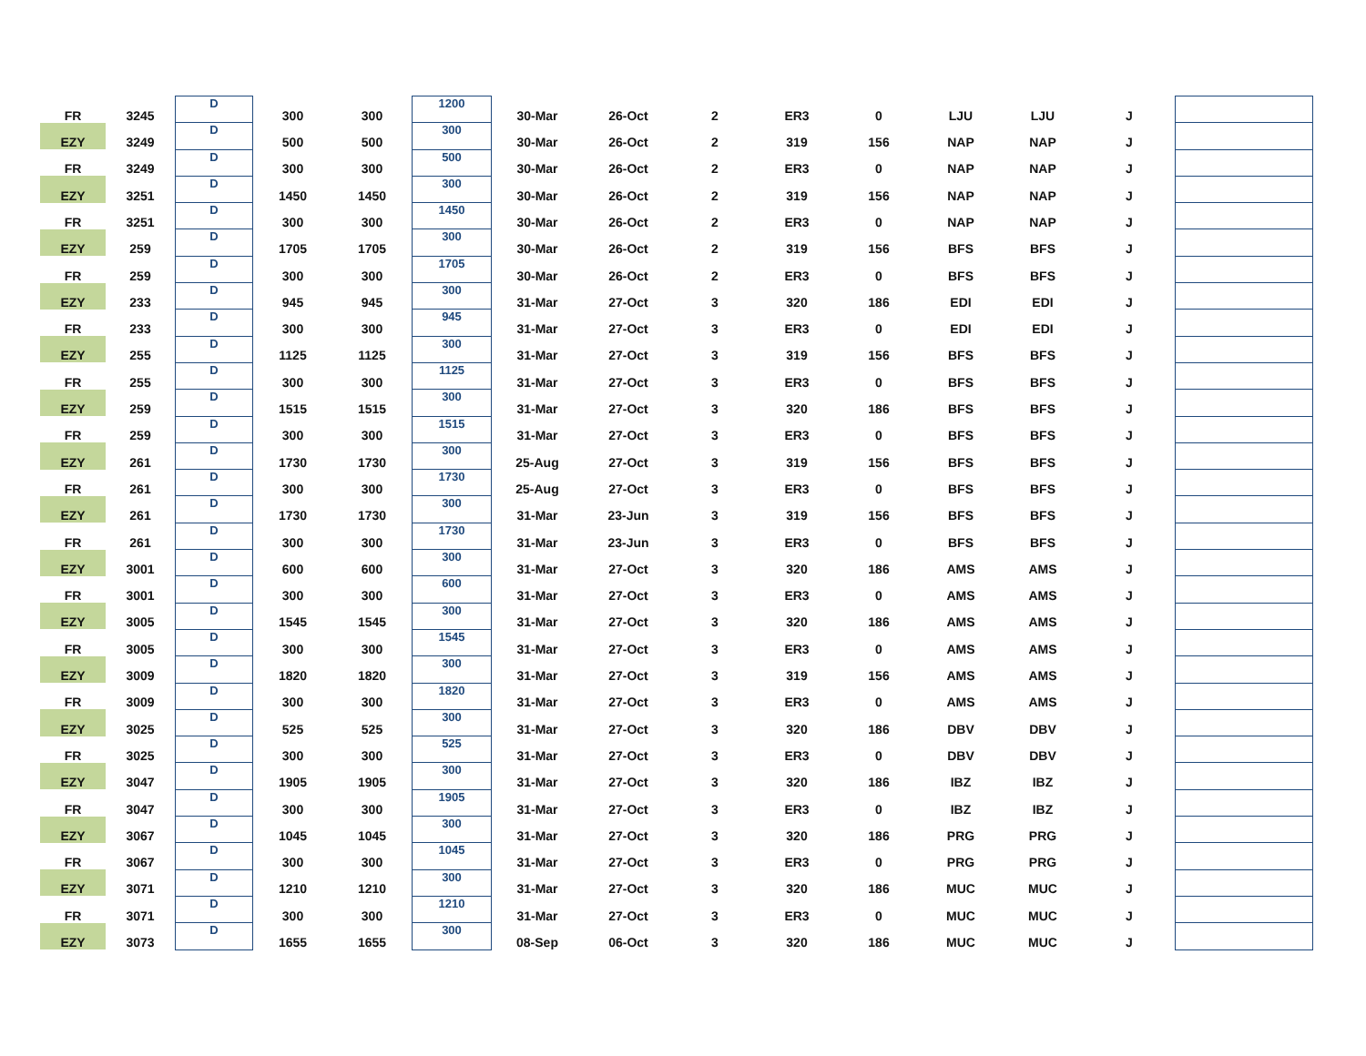| FR | 3245 | D | 300 | 300 | 1200 | 30-Mar | 26-Oct | 2 | ER3 | 0 | LJU | LJU | J | |
| EZY | 3249 | D | 500 | 500 | 300 | 30-Mar | 26-Oct | 2 | 319 | 156 | NAP | NAP | J | |
| FR | 3249 | D | 300 | 300 | 500 | 30-Mar | 26-Oct | 2 | ER3 | 0 | NAP | NAP | J | |
| EZY | 3251 | D | 1450 | 1450 | 300 | 30-Mar | 26-Oct | 2 | 319 | 156 | NAP | NAP | J | |
| FR | 3251 | D | 300 | 300 | 1450 | 30-Mar | 26-Oct | 2 | ER3 | 0 | NAP | NAP | J | |
| EZY | 259 | D | 1705 | 1705 | 300 | 30-Mar | 26-Oct | 2 | 319 | 156 | BFS | BFS | J | |
| FR | 259 | D | 300 | 300 | 1705 | 30-Mar | 26-Oct | 2 | ER3 | 0 | BFS | BFS | J | |
| EZY | 233 | D | 945 | 945 | 300 | 31-Mar | 27-Oct | 3 | 320 | 186 | EDI | EDI | J | |
| FR | 233 | D | 300 | 300 | 945 | 31-Mar | 27-Oct | 3 | ER3 | 0 | EDI | EDI | J | |
| EZY | 255 | D | 1125 | 1125 | 300 | 31-Mar | 27-Oct | 3 | 319 | 156 | BFS | BFS | J | |
| FR | 255 | D | 300 | 300 | 1125 | 31-Mar | 27-Oct | 3 | ER3 | 0 | BFS | BFS | J | |
| EZY | 259 | D | 1515 | 1515 | 300 | 31-Mar | 27-Oct | 3 | 320 | 186 | BFS | BFS | J | |
| FR | 259 | D | 300 | 300 | 1515 | 31-Mar | 27-Oct | 3 | ER3 | 0 | BFS | BFS | J | |
| EZY | 261 | D | 1730 | 1730 | 300 | 25-Aug | 27-Oct | 3 | 319 | 156 | BFS | BFS | J | |
| FR | 261 | D | 300 | 300 | 1730 | 25-Aug | 27-Oct | 3 | ER3 | 0 | BFS | BFS | J | |
| EZY | 261 | D | 1730 | 1730 | 300 | 31-Mar | 23-Jun | 3 | 319 | 156 | BFS | BFS | J | |
| FR | 261 | D | 300 | 300 | 1730 | 31-Mar | 23-Jun | 3 | ER3 | 0 | BFS | BFS | J | |
| EZY | 3001 | D | 600 | 600 | 300 | 31-Mar | 27-Oct | 3 | 320 | 186 | AMS | AMS | J | |
| FR | 3001 | D | 300 | 300 | 600 | 31-Mar | 27-Oct | 3 | ER3 | 0 | AMS | AMS | J | |
| EZY | 3005 | D | 1545 | 1545 | 300 | 31-Mar | 27-Oct | 3 | 320 | 186 | AMS | AMS | J | |
| FR | 3005 | D | 300 | 300 | 1545 | 31-Mar | 27-Oct | 3 | ER3 | 0 | AMS | AMS | J | |
| EZY | 3009 | D | 1820 | 1820 | 300 | 31-Mar | 27-Oct | 3 | 319 | 156 | AMS | AMS | J | |
| FR | 3009 | D | 300 | 300 | 1820 | 31-Mar | 27-Oct | 3 | ER3 | 0 | AMS | AMS | J | |
| EZY | 3025 | D | 525 | 525 | 300 | 31-Mar | 27-Oct | 3 | 320 | 186 | DBV | DBV | J | |
| FR | 3025 | D | 300 | 300 | 525 | 31-Mar | 27-Oct | 3 | ER3 | 0 | DBV | DBV | J | |
| EZY | 3047 | D | 1905 | 1905 | 300 | 31-Mar | 27-Oct | 3 | 320 | 186 | IBZ | IBZ | J | |
| FR | 3047 | D | 300 | 300 | 1905 | 31-Mar | 27-Oct | 3 | ER3 | 0 | IBZ | IBZ | J | |
| EZY | 3067 | D | 1045 | 1045 | 300 | 31-Mar | 27-Oct | 3 | 320 | 186 | PRG | PRG | J | |
| FR | 3067 | D | 300 | 300 | 1045 | 31-Mar | 27-Oct | 3 | ER3 | 0 | PRG | PRG | J | |
| EZY | 3071 | D | 1210 | 1210 | 300 | 31-Mar | 27-Oct | 3 | 320 | 186 | MUC | MUC | J | |
| FR | 3071 | D | 300 | 300 | 1210 | 31-Mar | 27-Oct | 3 | ER3 | 0 | MUC | MUC | J | |
| EZY | 3073 | D | 1655 | 1655 | 300 | 08-Sep | 06-Oct | 3 | 320 | 186 | MUC | MUC | J | |